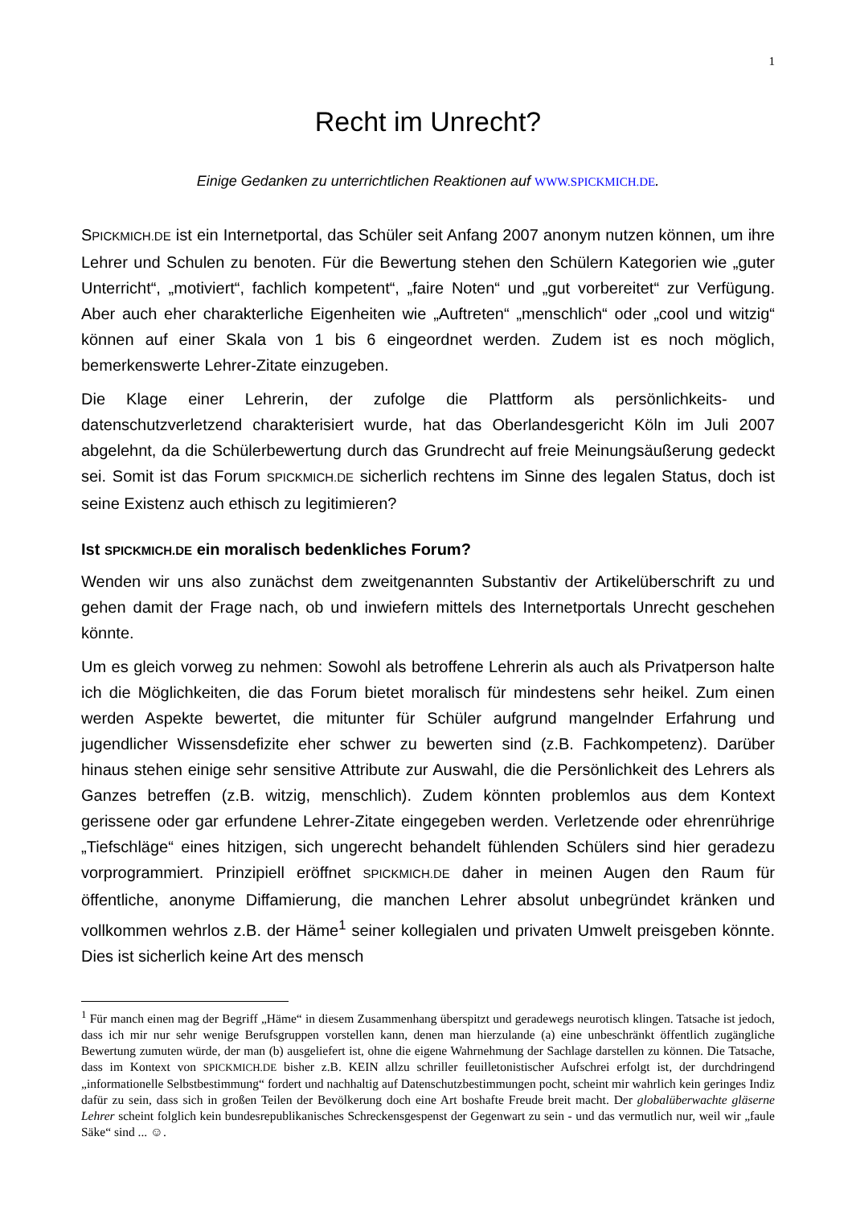1
Recht im Unrecht?
Einige Gedanken zu unterrichtlichen Reaktionen auf WWW.SPICKMICH.DE.
SPICKMICH.DE ist ein Internetportal, das Schüler seit Anfang 2007 anonym nutzen können, um ihre Lehrer und Schulen zu benoten. Für die Bewertung stehen den Schülern Kategorien wie „guter Unterricht“, „motiviert“, fachlich kompetent“, „faire Noten“ und „gut vorbereitet“ zur Verfügung. Aber auch eher charakterliche Eigenheiten wie „Auftreten“ „menschlich“ oder „cool und witzig“ können auf einer Skala von 1 bis 6 eingeordnet werden. Zudem ist es noch möglich, bemerkenswerte Lehrer-Zitate einzugeben.
Die Klage einer Lehrerin, der zufolge die Plattform als persönlichkeits- und datenschutzverletzend charakterisiert wurde, hat das Oberlandesgericht Köln im Juli 2007 abgelehnt, da die Schülerbewertung durch das Grundrecht auf freie Meinungsäußerung gedeckt sei. Somit ist das Forum SPICKMICH.DE sicherlich rechtens im Sinne des legalen Status, doch ist seine Existenz auch ethisch zu legitimieren?
Ist SPICKMICH.DE ein moralisch bedenkliches Forum?
Wenden wir uns also zunächst dem zweitgenannten Substantiv der Artikelüberschrift zu und gehen damit der Frage nach, ob und inwiefern mittels des Internetportals Unrecht geschehen könnte.
Um es gleich vorweg zu nehmen: Sowohl als betroffene Lehrerin als auch als Privatperson halte ich die Möglichkeiten, die das Forum bietet moralisch für mindestens sehr heikel. Zum einen werden Aspekte bewertet, die mitunter für Schüler aufgrund mangelnder Erfahrung und jugendlicher Wissensdefizite eher schwer zu bewerten sind (z.B. Fachkompetenz). Darüber hinaus stehen einige sehr sensitive Attribute zur Auswahl, die die Persönlichkeit des Lehrers als Ganzes betreffen (z.B. witzig, menschlich). Zudem könnten problemlos aus dem Kontext gerissene oder gar erfundene Lehrer-Zitate eingegeben werden. Verletzende oder ehrenrührige „Tiefschläge“ eines hitzigen, sich ungerecht behandelt fühlenden Schülers sind hier geradezu vorprogrammiert. Prinzipiell eröffnet SPICKMICH.DE daher in meinen Augen den Raum für öffentliche, anonyme Diffamierung, die manchen Lehrer absolut unbegründet kränken und vollkommen wehrlos z.B. der Häme<sup>1</sup> seiner kollegialen und privaten Umwelt preisgeben könnte. Dies ist sicherlich keine Art des mensch
<sup>1</sup> Für manch einen mag der Begriff „Häme“ in diesem Zusammenhang überspitzt und geradewegs neurotisch klingen. Tatsache ist jedoch, dass ich mir nur sehr wenige Berufsgruppen vorstellen kann, denen man hierzulande (a) eine unbeschränkt öffentlich zugängliche Bewertung zumuten würde, der man (b) ausgeliefert ist, ohne die eigene Wahrnehmung der Sachlage darstellen zu können. Die Tatsache, dass im Kontext von SPICKMICH.DE bisher z.B. KEIN allzu schriller feuilletonistischer Aufschrei erfolgt ist, der durchdringend „informationelle Selbstbestimmung“ fordert und nachhaltig auf Datenschutzbestimmungen pocht, scheint mir wahrlich kein geringes Indiz dafür zu sein, dass sich in großen Teilen der Bevölkerung doch eine Art boshafte Freude breit macht. Der globalüberwachte gläserne Lehrer scheint folglich kein bundesrepublikanisches Schreckensgespenst der Gegenwart zu sein - und das vermutlich nur, weil wir „faule Säke“ sind ... ☺.